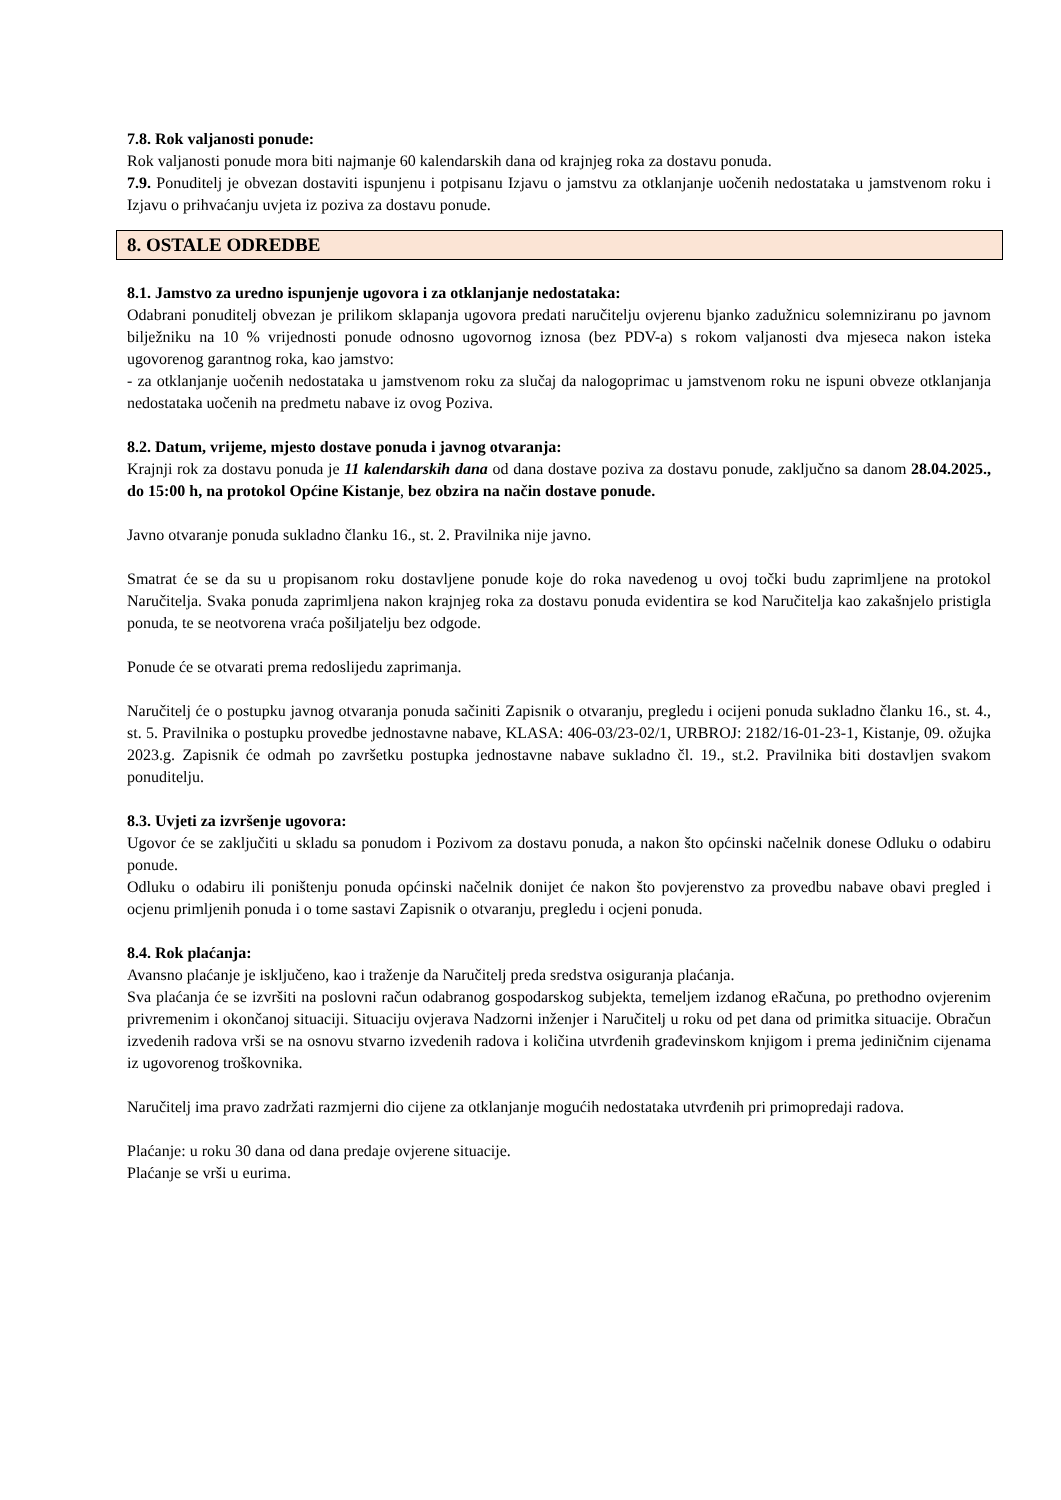7.8. Rok valjanosti ponude:
Rok valjanosti ponude mora biti najmanje 60 kalendarskih dana od krajnjeg roka za dostavu ponuda.
7.9. Ponuditelj je obvezan dostaviti ispunjenu i potpisanu Izjavu o jamstvu za otklanjanje uočenih nedostataka u jamstvenom roku i Izjavu o prihvaćanju uvjeta iz poziva za dostavu ponude.
8. OSTALE ODREDBE
8.1. Jamstvo za uredno ispunjenje ugovora i za otklanjanje nedostataka:
Odabrani ponuditelj obvezan je prilikom sklapanja ugovora predati naručitelju ovjerenu bjanko zadužnicu solemniziranu po javnom bilježniku na 10 % vrijednosti ponude odnosno ugovornog iznosa (bez PDV-a) s rokom valjanosti dva mjeseca nakon isteka ugovorenog garantnog roka, kao jamstvo:
- za otklanjanje uočenih nedostataka u jamstvenom roku za slučaj da nalogoprimac u jamstvenom roku ne ispuni obveze otklanjanja nedostataka uočenih na predmetu nabave iz ovog Poziva.
8.2. Datum, vrijeme, mjesto dostave ponuda i javnog otvaranja:
Krajnji rok za dostavu ponuda je 11 kalendarskih dana od dana dostave poziva za dostavu ponude, zaključno sa danom 28.04.2025., do 15:00 h, na protokol Općine Kistanje, bez obzira na način dostave ponude.
Javno otvaranje ponuda sukladno članku 16., st. 2. Pravilnika nije javno.
Smatrat će se da su u propisanom roku dostavljene ponude koje do roka navedenog u ovoj točki budu zaprimljene na protokol Naručitelja. Svaka ponuda zaprimljena nakon krajnjeg roka za dostavu ponuda evidentira se kod Naručitelja kao zakašnjelo pristigla ponuda, te se neotvorena vraća pošiljatelju bez odgode.
Ponude će se otvarati prema redoslijedu zaprimanja.
Naručitelj će o postupku javnog otvaranja ponuda sačiniti Zapisnik o otvaranju, pregledu i ocijeni ponuda sukladno članku 16., st. 4., st. 5. Pravilnika o postupku provedbe jednostavne nabave, KLASA: 406-03/23-02/1, URBROJ: 2182/16-01-23-1, Kistanje, 09. ožujka 2023.g. Zapisnik će odmah po završetku postupka jednostavne nabave sukladno čl. 19., st.2. Pravilnika biti dostavljen svakom ponuditelju.
8.3. Uvjeti za izvršenje ugovora:
Ugovor će se zaključiti u skladu sa ponudom i Pozivom za dostavu ponuda, a nakon što općinski načelnik donese Odluku o odabiru ponude.
Odluku o odabiru ili poništenju ponuda općinski načelnik donijet će nakon što povjerenstvo za provedbu nabave obavi pregled i ocjenu primljenih ponuda i o tome sastavi Zapisnik o otvaranju, pregledu i ocjeni ponuda.
8.4. Rok plaćanja:
Avansno plaćanje je isključeno, kao i traženje da Naručitelj preda sredstva osiguranja plaćanja.
Sva plaćanja će se izvršiti na poslovni račun odabranog gospodarskog subjekta, temeljem izdanog eRačuna, po prethodno ovjerenim privremenim i okončanoj situaciji. Situaciju ovjerava Nadzorni inženjer i Naručitelj u roku od pet dana od primitka situacije. Obračun izvedenih radova vrši se na osnovu stvarno izvedenih radova i količina utvrđenih građevinskom knjigom i prema jediničnim cijenama iz ugovorenog troškovnika.
Naručitelj ima pravo zadržati razmjerni dio cijene za otklanjanje mogućih nedostataka utvrđenih pri primopredaji radova.
Plaćanje: u roku 30 dana od dana predaje ovjerene situacije.
Plaćanje se vrši u eurima.